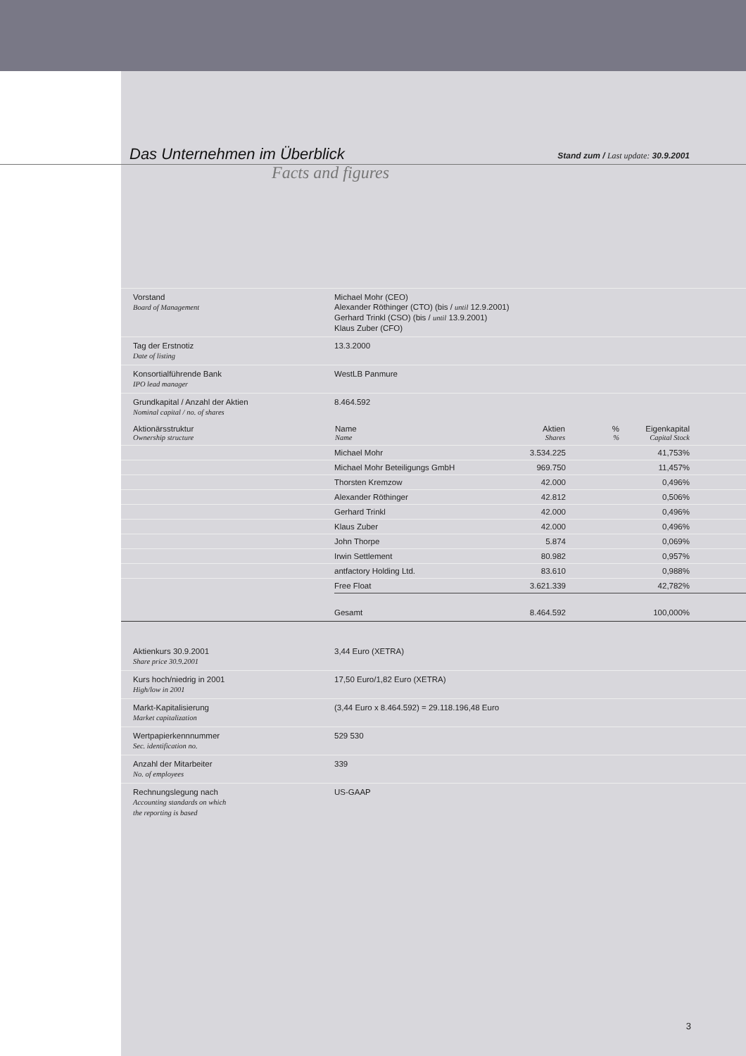Das Unternehmen im Überblick
Stand zum / Last update: 30.9.2001
Facts and figures
| Vorstand Board of Management | Michael Mohr (CEO) Alexander Röthinger (CTO) (bis / until 12.9.2001) Gerhard Trinkl (CSO) (bis / until 13.9.2001) Klaus Zuber (CFO) | | | |
| Tag der Erstnotiz Date of listing | 13.3.2000 | | | |
| Konsortialführende Bank IPO lead manager | WestLB Panmure | | | |
| Grundkapital / Anzahl der Aktien Nominal capital / no. of shares | 8.464.592 | | | |
| Aktionärsstruktur Ownership structure | Name Name | Aktien Shares | % % | Eigenkapital Capital Stock |
| | Michael Mohr | 3.534.225 | | 41,753% |
| | Michael Mohr Beteiligungs GmbH | 969.750 | | 11,457% |
| | Thorsten Kremzow | 42.000 | | 0,496% |
| | Alexander Röthinger | 42.812 | | 0,506% |
| | Gerhard Trinkl | 42.000 | | 0,496% |
| | Klaus Zuber | 42.000 | | 0,496% |
| | John Thorpe | 5.874 | | 0,069% |
| | Irwin Settlement | 80.982 | | 0,957% |
| | antfactory Holding Ltd. | 83.610 | | 0,988% |
| | Free Float | 3.621.339 | | 42,782% |
| | Gesamt | 8.464.592 | | 100,000% |
| Aktienkurs 30.9.2001 Share price 30.9.2001 | 3,44 Euro (XETRA) |
| Kurs hoch/niedrig in 2001 High/low in 2001 | 17,50 Euro/1,82 Euro (XETRA) |
| Markt-Kapitalisierung Market capitalization | (3,44 Euro x 8.464.592) = 29.118.196,48 Euro |
| Wertpapierkennnummer Sec. identification no. | 529 530 |
| Anzahl der Mitarbeiter No. of employees | 339 |
| Rechnungslegung nach Accounting standards on which the reporting is based | US-GAAP |
3